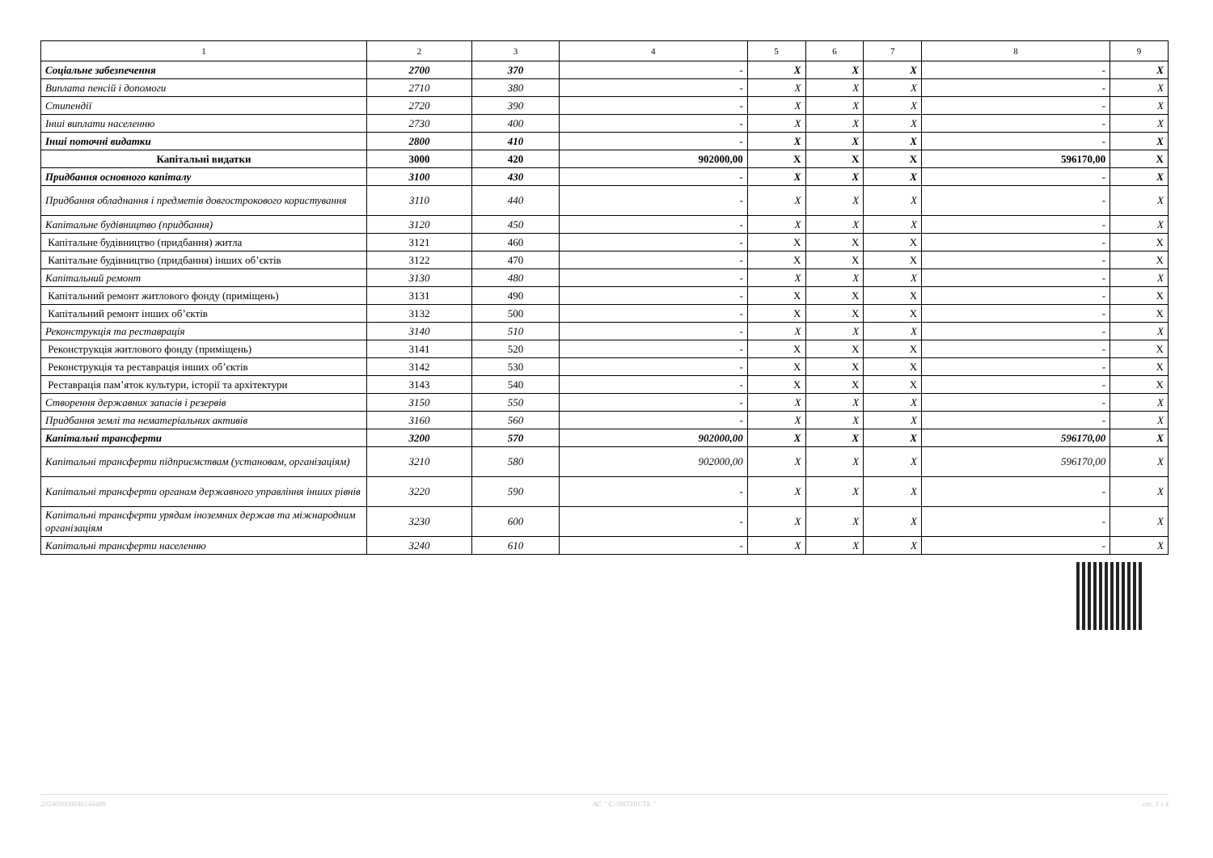| 1 | 2 | 3 | 4 | 5 | 6 | 7 | 8 | 9 |
| --- | --- | --- | --- | --- | --- | --- | --- | --- |
| Соціальне забезпечення | 2700 | 370 | - | X | X | X | - | X |
| Виплата пенсій і допомоги | 2710 | 380 | - | X | X | X | - | X |
| Стипендії | 2720 | 390 | - | X | X | X | - | X |
| Інші виплати населенню | 2730 | 400 | - | X | X | X | - | X |
| Інші поточні видатки | 2800 | 410 | - | X | X | X | - | X |
| Капітальні видатки | 3000 | 420 | 902000,00 | X | X | X | 596170,00 | X |
| Придбання основного капіталу | 3100 | 430 | - | X | X | X | - | X |
| Придбання обладнання і предметів довгострокового користування | 3110 | 440 | - | X | X | X | - | X |
| Капітальне будівництво (придбання) | 3120 | 450 | - | X | X | X | - | X |
| Капітальне будівництво (придбання) житла | 3121 | 460 | - | X | X | X | - | X |
| Капітальне будівництво (придбання) інших об’єктів | 3122 | 470 | - | X | X | X | - | X |
| Капітальний ремонт | 3130 | 480 | - | X | X | X | - | X |
| Капітальний ремонт житлового фонду (приміщень) | 3131 | 490 | - | X | X | X | - | X |
| Капітальний ремонт інших об’єктів | 3132 | 500 | - | X | X | X | - | X |
| Реконструкція та реставрація | 3140 | 510 | - | X | X | X | - | X |
| Реконструкція житлового фонду (приміщень) | 3141 | 520 | - | X | X | X | - | X |
| Реконструкція та реставрація інших об’єктів | 3142 | 530 | - | X | X | X | - | X |
| Реставрація пам’яток культури, історії та архітектури | 3143 | 540 | - | X | X | X | - | X |
| Створення державних запасів і резервів | 3150 | 550 | - | X | X | X | - | X |
| Придбання землі та нематеріальних активів | 3160 | 560 | - | X | X | X | - | X |
| Капітальні трансферти | 3200 | 570 | 902000,00 | X | X | X | 596170,00 | X |
| Капітальні трансферти підприємствам (установам, організаціям) | 3210 | 580 | 902000,00 | X | X | X | 596170,00 | X |
| Капітальні трансферти органам державного управління інших рівнів | 3220 | 590 | - | X | X | X | - | X |
| Капітальні трансферти урядам іноземних держав та міжнародним організаціям | 3230 | 600 | - | X | X | X | - | X |
| Капітальні трансферти населенню | 3240 | 610 | - | X | X | X | - | X |
202400000046144488 АС " Є-ЗВІТНІСТЬ " ст. 3 з 4